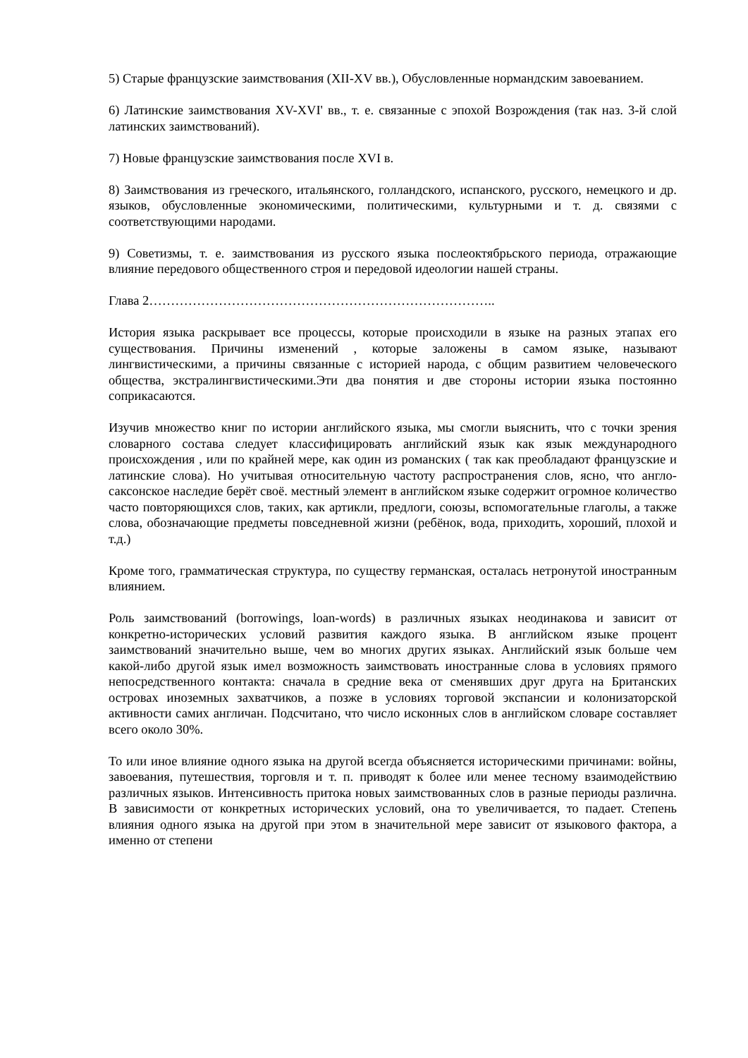5) Старые французские заимствования (XII-XV вв.), Обусловленные нормандским завоеванием.
6) Латинские заимствования XV-XVI' вв., т. е. связанные с эпохой Возрождения (так наз. 3-й слой латинских заимствований).
7) Новые французские заимствования после XVI в.
8) Заимствования из греческого, итальянского, голландского, испанского, русского, немецкого и др. языков, обусловленные экономическими, политическими, культурными и т. д. связями с соответствующими народами.
9) Советизмы, т. е. заимствования из русского языка послеоктябрьского периода, отражающие влияние передового общественного строя и передовой идеологии нашей страны.
Глава 2……………………………………………………………………..
История языка раскрывает все процессы, которые происходили в языке на разных этапах его существования. Причины изменений , которые заложены в самом языке, называют лингвистическими, а причины связанные с историей народа, с общим развитием человеческого общества, экстралингвистическими.Эти два понятия и две стороны истории языка постоянно соприкасаются.
Изучив множество книг по истории английского языка, мы смогли выяснить, что с точки зрения словарного состава следует классифицировать английский язык как язык международного происхождения , или по крайней мере, как один из романских ( так как преобладают французские и латинские слова). Но учитывая относительную частоту распространения слов, ясно, что англо-саксонское наследие берёт своё. местный элемент в английском языке содержит огромное количество часто повторяющихся слов, таких, как артикли, предлоги, союзы, вспомогательные глаголы, а также слова, обозначающие предметы повседневной жизни (ребёнок, вода, приходить, хороший, плохой и т.д.)
Кроме того, грамматическая структура, по существу германская, осталась нетронутой иностранным влиянием.
Роль заимствований (borrowings, loan-words) в различных языках неодинакова и зависит от конкретно-исторических условий развития каждого языка. В английском языке процент заимствований значительно выше, чем во многих других языках. Английский язык больше чем какой-либо другой язык имел возможность заимствовать иностранные слова в условиях прямого непосредственного контакта: сначала в средние века от сменявших друг друга на Британских островах иноземных захватчиков, а позже в условиях торговой экспансии и колонизаторской активности самих англичан. Подсчитано, что число исконных слов в английском словаре составляет всего около 30%.
То или иное влияние одного языка на другой всегда объясняется историческими причинами: войны, завоевания, путешествия, торговля и т. п. приводят к более или менее тесному взаимодействию различных языков. Интенсивность притока новых заимствованных слов в разные периоды различна. В зависимости от конкретных исторических условий, она то увеличивается, то падает. Степень влияния одного языка на другой при этом в значительной мере зависит от языкового фактора, а именно от степени